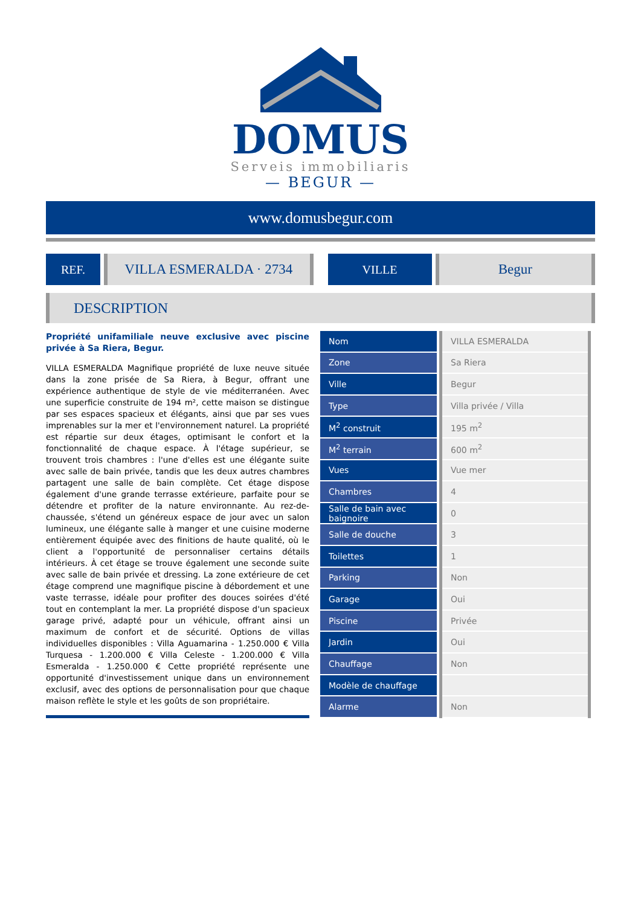DOMUS
Serveis immobiliaris
— BEGUR —
www.domusbegur.com
REF.
VILLA ESMERALDA · 2734
VILLE
Begur
DESCRIPTION
Propriété unifamiliale neuve exclusive avec piscine privée à Sa Riera, Begur.
VILLA ESMERALDA Magnifique propriété de luxe neuve située dans la zone prisée de Sa Riera, à Begur, offrant une expérience authentique de style de vie méditerranéen. Avec une superficie construite de 194 m², cette maison se distingue par ses espaces spacieux et élégants, ainsi que par ses vues imprenables sur la mer et l'environnement naturel. La propriété est répartie sur deux étages, optimisant le confort et la fonctionnalité de chaque espace. À l'étage supérieur, se trouvent trois chambres : l'une d'elles est une élégante suite avec salle de bain privée, tandis que les deux autres chambres partagent une salle de bain complète. Cet étage dispose également d'une grande terrasse extérieure, parfaite pour se détendre et profiter de la nature environnante. Au rez-de-chaussée, s'étend un généreux espace de jour avec un salon lumineux, une élégante salle à manger et une cuisine moderne entièrement équipée avec des finitions de haute qualité, où le client a l'opportunité de personnaliser certains détails intérieurs. À cet étage se trouve également une seconde suite avec salle de bain privée et dressing. La zone extérieure de cet étage comprend une magnifique piscine à débordement et une vaste terrasse, idéale pour profiter des douces soirées d'été tout en contemplant la mer. La propriété dispose d'un spacieux garage privé, adapté pour un véhicule, offrant ainsi un maximum de confort et de sécurité. Options de villas individuelles disponibles : Villa Aguamarina - 1.250.000 € Villa Turquesa - 1.200.000 € Villa Celeste - 1.200.000 € Villa Esmeralda - 1.250.000 € Cette propriété représente une opportunité d'investissement unique dans un environnement exclusif, avec des options de personnalisation pour que chaque maison reflète le style et les goûts de son propriétaire.
| Nom | | VILLA ESMERALDA |
| Zone | | Sa Riera |
| Ville | | Begur |
| Type | | Villa privée / Villa |
| M<sup>2</sup> construit | | 195 m<sup>2</sup> |
| M<sup>2</sup> terrain | | 600 m<sup>2</sup> |
| Vues | | Vue mer |
| Chambres | | 4 |
| Salle de bain avec baignoire | | 0 |
| Salle de douche | | 3 |
| Toilettes | | 1 |
| Parking | | Non |
| Garage | | Oui |
| Piscine | | Privée |
| Jardin | | Oui |
| Chauffage | | Non |
| Modèle de chauffage | | |
| Alarme | | Non |